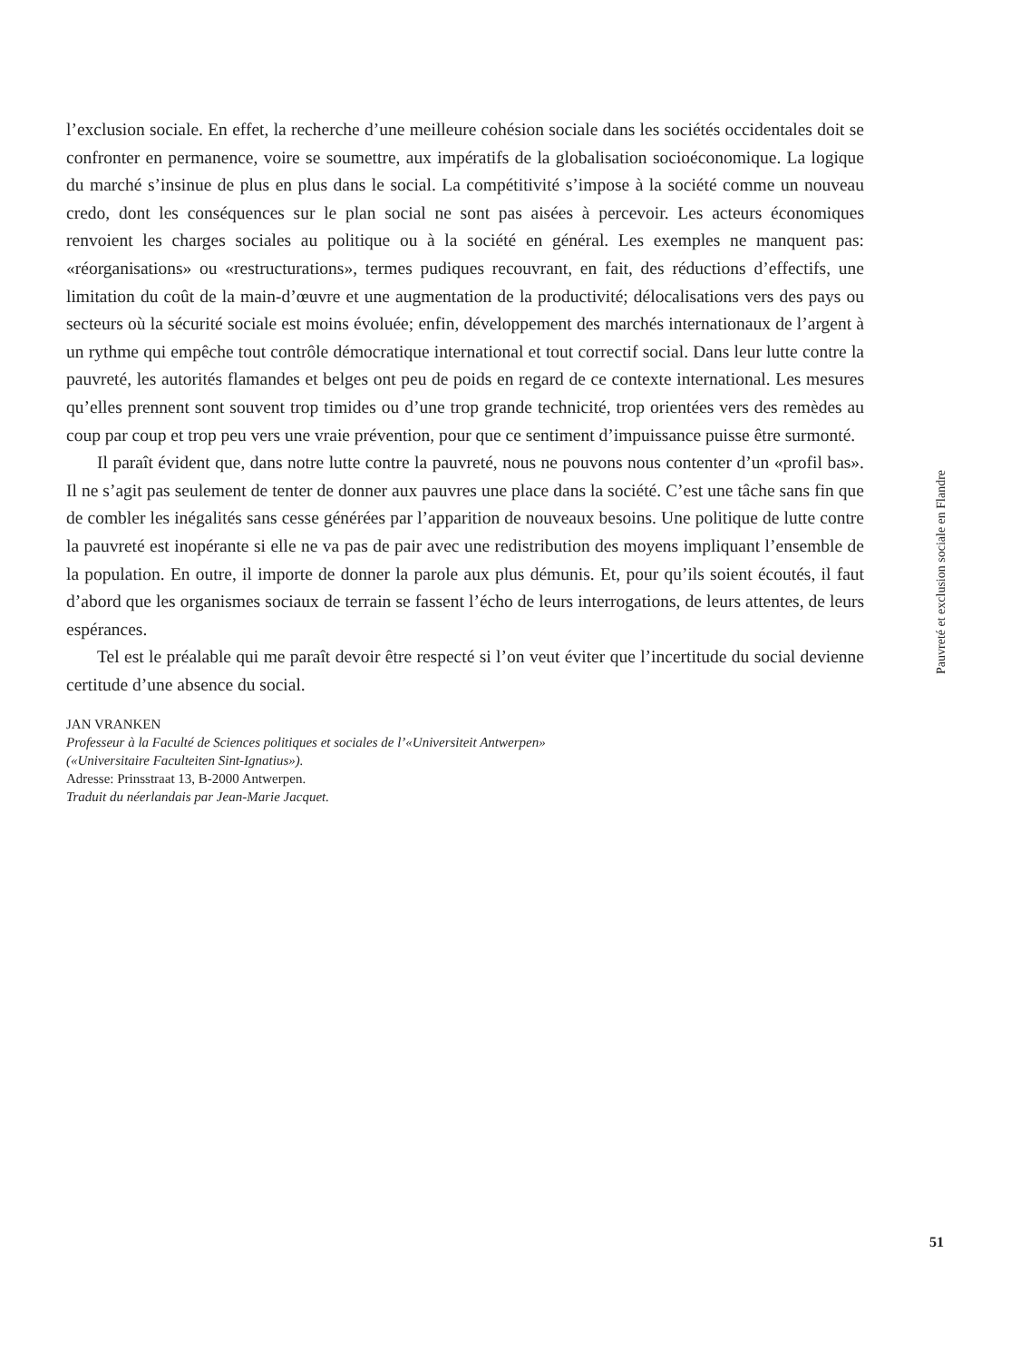l’exclusion sociale. En effet, la recherche d’une meilleure cohésion sociale dans les sociétés occidentales doit se confronter en permanence, voire se soumettre, aux impératifs de la globalisation socioéconomique. La logique du marché s’insinue de plus en plus dans le social. La compétitivité s’impose à la société comme un nouveau credo, dont les conséquences sur le plan social ne sont pas aisées à percevoir. Les acteurs économiques renvoient les charges sociales au politique ou à la société en général. Les exemples ne manquent pas: «réorganisations» ou «restructurations», termes pudiques recouvrant, en fait, des réductions d’effectifs, une limitation du coût de la main-d’œuvre et une augmentation de la productivité; délocalisations vers des pays ou secteurs où la sécurité sociale est moins évoluée; enfin, développement des marchés internationaux de l’argent à un rythme qui empêche tout contrôle démocratique international et tout correctif social. Dans leur lutte contre la pauvreté, les autorités flamandes et belges ont peu de poids en regard de ce contexte international. Les mesures qu’elles prennent sont souvent trop timides ou d’une trop grande technicité, trop orientées vers des remèdes au coup par coup et trop peu vers une vraie prévention, pour que ce sentiment d’impuissance puisse être surmonté.
Il paraît évident que, dans notre lutte contre la pauvreté, nous ne pouvons nous contenter d’un «profil bas». Il ne s’agit pas seulement de tenter de donner aux pauvres une place dans la société. C’est une tâche sans fin que de combler les inégalités sans cesse générées par l’apparition de nouveaux besoins. Une politique de lutte contre la pauvreté est inopérante si elle ne va pas de pair avec une redistribution des moyens impliquant l’ensemble de la population. En outre, il importe de donner la parole aux plus démunis. Et, pour qu’ils soient écoutés, il faut d’abord que les organismes sociaux de terrain se fassent l’écho de leurs interrogations, de leurs attentes, de leurs espérances.
Tel est le préalable qui me paraît devoir être respecté si l’on veut éviter que l’incertitude du social devienne certitude d’une absence du social.
JAN VRANKEN
Professeur à la Faculté de Sciences politiques et sociales de l’«Universiteit Antwerpen»
(«Universitaire Faculteiten Sint-Ignatius»).
Adresse: Prinsstraat 13, B-2000 Antwerpen.
Traduit du néerlandais par Jean-Marie Jacquet.
Pauvreté et exclusion sociale en Flandre
51